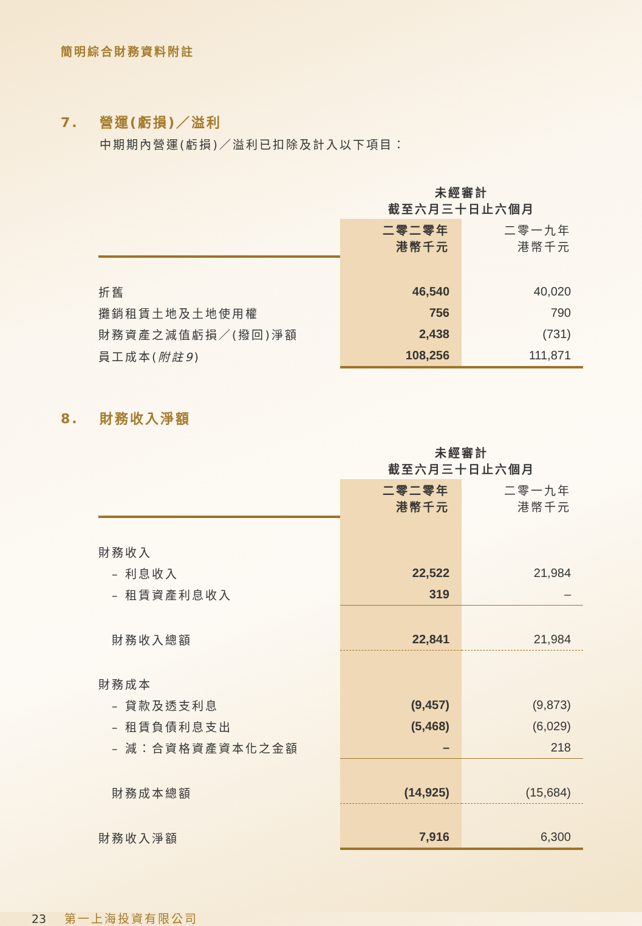簡明綜合財務資料附註
7. 營運(虧損)／溢利
中期期內營運(虧損)／溢利已扣除及計入以下項目：
| | 未經審計 截至六月三十日止六個月 | |
| --- | --- | --- |
| | 二零二零年 港幣千元 | 二零一九年 港幣千元 |
| 折舊 | 46,540 | 40,020 |
| 攤銷租賃土地及土地使用權 | 756 | 790 |
| 財務資產之減值虧損／(撥回)淨額 | 2,438 | (731) |
| 員工成本( 附註9 ) | 108,256 | 111,871 |
8. 財務收入淨額
| | 未經審計 截至六月三十日止六個月 | |
| --- | --- | --- |
| | 二零二零年 港幣千元 | 二零一九年 港幣千元 |
| 財務收入 | | |
| – 利息收入 | 22,522 | 21,984 |
| – 租賃資產利息收入 | 319 | – |
| 財務收入總額 | 22,841 | 21,984 |
| 財務成本 | | |
| – 貸款及透支利息 | (9,457) | (9,873) |
| – 租賃負債利息支出 | (5,468) | (6,029) |
| – 減：合資格資產資本化之金額 | – | 218 |
| 財務成本總額 | (14,925) | (15,684) |
| 財務收入淨額 | 7,916 | 6,300 |
23 第一上海投資有限公司